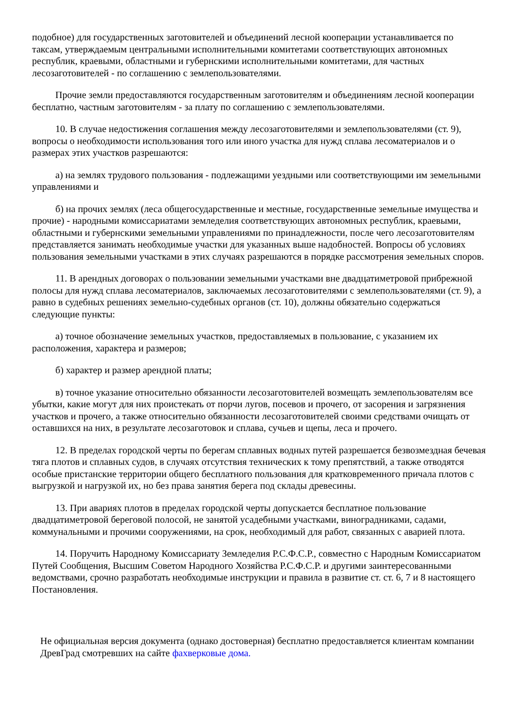подобное) для государственных заготовителей и объединений лесной кооперации устанавливается по таксам, утверждаемым центральными исполнительными комитетами соответствующих автономных республик, краевыми, областными и губернскими исполнительными комитетами, для частных лесозаготовителей - по соглашению с землепользователями.
Прочие земли предоставляются государственным заготовителям и объединениям лесной кооперации бесплатно, частным заготовителям - за плату по соглашению с землепользователями.
10. В случае недостижения соглашения между лесозаготовителями и землепользователями (ст. 9), вопросы о необходимости использования того или иного участка для нужд сплава лесоматериалов и о размерах этих участков разрешаются:
а) на землях трудового пользования - подлежащими уездными или соответствующими им земельными управлениями и
б) на прочих землях (леса общегосударственные и местные, государственные земельные имущества и прочие) - народными комиссариатами земледелия соответствующих автономных республик, краевыми, областными и губернскими земельными управлениями по принадлежности, после чего лесозаготовителям представляется занимать необходимые участки для указанных выше надобностей. Вопросы об условиях пользования земельными участками в этих случаях разрешаются в порядке рассмотрения земельных споров.
11. В арендных договорах о пользовании земельными участками вне двадцатиметровой прибрежной полосы для нужд сплава лесоматериалов, заключаемых лесозаготовителями с землепользователями (ст. 9), а равно в судебных решениях земельно-судебных органов (ст. 10), должны обязательно содержаться следующие пункты:
а) точное обозначение земельных участков, предоставляемых в пользование, с указанием их расположения, характера и размеров;
б) характер и размер арендной платы;
в) точное указание относительно обязанности лесозаготовителей возмещать землепользователям все убытки, какие могут для них проистекать от порчи лугов, посевов и прочего, от засорения и загрязнения участков и прочего, а также относительно обязанности лесозаготовителей своими средствами очищать от оставшихся на них, в результате лесозаготовок и сплава, сучьев и щепы, леса и прочего.
12. В пределах городской черты по берегам сплавных водных путей разрешается безвозмездная бечевая тяга плотов и сплавных судов, в случаях отсутствия технических к тому препятствий, а также отводятся особые пристанские территории общего бесплатного пользования для кратковременного причала плотов с выгрузкой и нагрузкой их, но без права занятия берега под склады древесины.
13. При авариях плотов в пределах городской черты допускается бесплатное пользование двадцатиметровой береговой полосой, не занятой усадебными участками, виноградниками, садами, коммунальными и прочими сооружениями, на срок, необходимый для работ, связанных с аварией плота.
14. Поручить Народному Комиссариату Земледелия Р.С.Ф.С.Р., совместно с Народным Комиссариатом Путей Сообщения, Высшим Советом Народного Хозяйства Р.С.Ф.С.Р. и другими заинтересованными ведомствами, срочно разработать необходимые инструкции и правила в развитие ст. ст. 6, 7 и 8 настоящего Постановления.
Не официальная версия документа (однако достоверная) бесплатно предоставляется клиентам компании ДревГрад смотревших на сайте фахверковые дома.